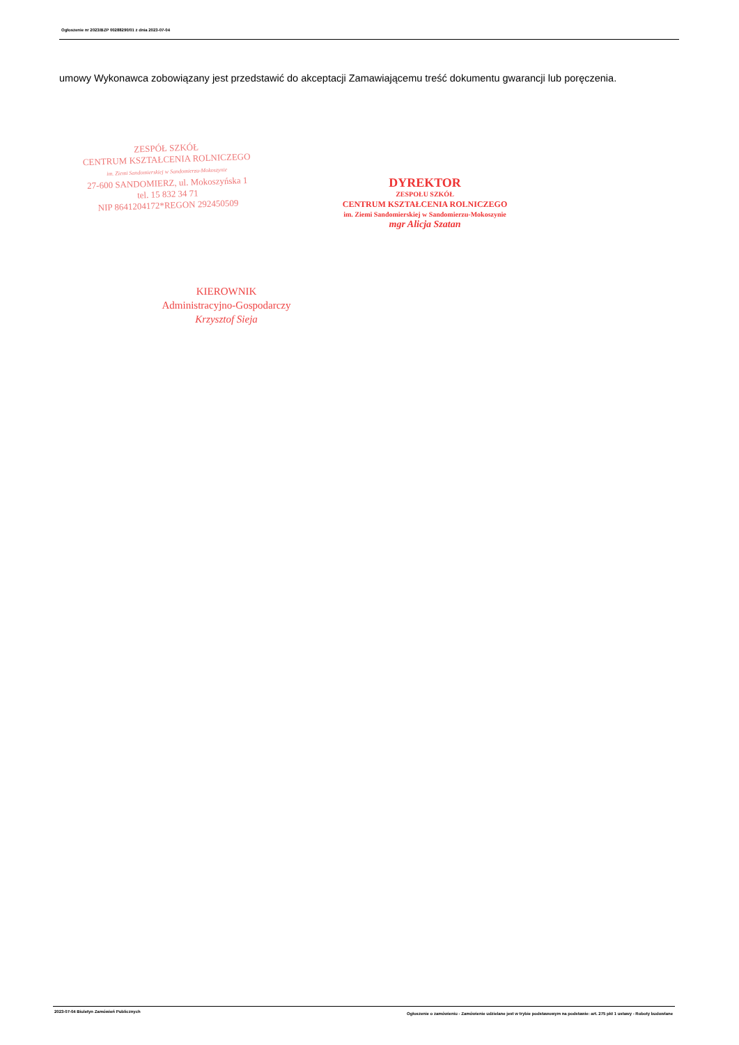Ogłoszenie nr 2023/BZP 00288290/01 z dnia 2023-07-04
umowy Wykonawca zobowiązany jest przedstawić do akceptacji Zamawiającemu treść dokumentu gwarancji lub poręczenia.
ZESPÓŁ SZKÓŁ
CENTRUM KSZTAŁCENIA ROLNICZEGO
im. Ziemi Sandomierskiej w Sandomierzu-Mokoszynie
27-600 SANDOMIERZ, ul. Mokoszyńska 1
tel. 15 832 34 71
NIP 8641204172*REGON 292450509
DYREKTOR
ZESPOŁU SZKÓŁ
CENTRUM KSZTAŁCENIA ROLNICZEGO
im. Ziemi Sandomierskiej w Sandomierzu-Mokoszynie
mgr Alicja Szatan
KIEROWNIK
Administracyjno-Gospodarczy
Krzysztof Sieja
2023-07-04 Biuletyn Zamówień Publicznych
Ogłoszenie o zamówieniu - Zamówienie udzielane jest w trybie podstawowym na podstawie: art. 275 pkt 1 ustawy - Roboty budowlane